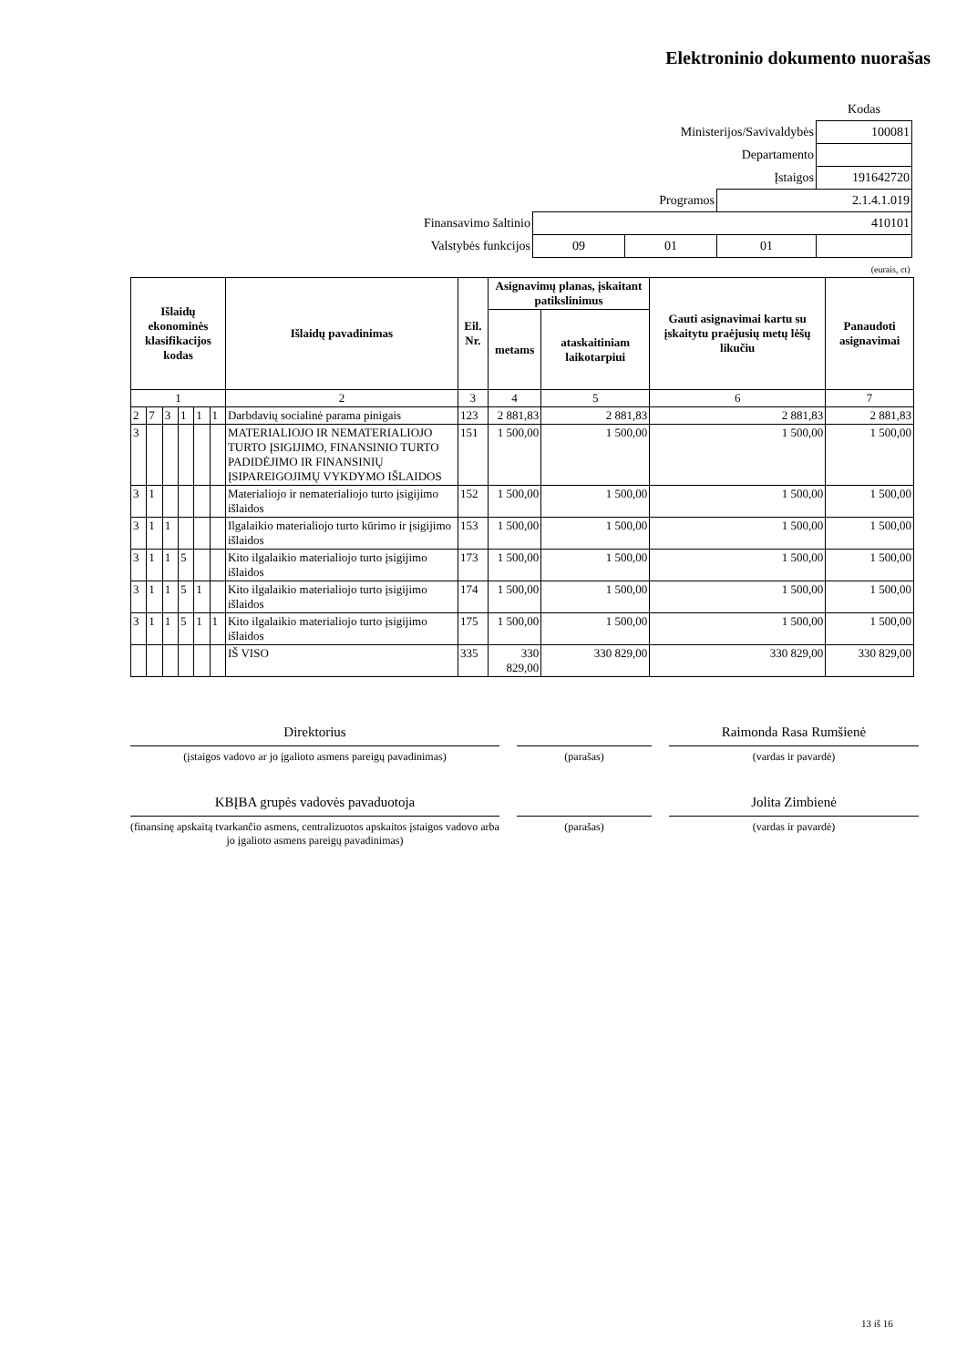Elektroninio dokumento nuorašas
| | | | | Kodas |
| Ministerijos/Savivaldybės | | | | 100081 |
| Departamento | | | | |
| Įstaigos | | | | 191642720 |
| Programos | | | 2.1.4.1.019 | |
| Finansavimo šaltinio | 410101 | | | |
| Valstybės funkcijos | 09 | 01 | 01 | |
| (eurais, ct) | | | | |
| Išlaidų ekonominės klasifikacijos kodas | | | | | | Išlaidų pavadinimas | Eil. Nr. | Asignavimų planas, įskaitant patikslinimus | | Gauti asignavimai kartu su įskaitytu praėjusių metų lėšų likučiu | Panaudoti asignavimai |
| --- | --- | --- | --- | --- | --- | --- | --- | --- | --- | --- | --- |
| | | | | | | | | metams | ataskaitiniam laikotarpiui | | |
| 1 | | | | | | 2 | 3 | 4 | 5 | 6 | 7 |
| 2 | 7 | 3 | 1 | 1 | 1 | Darbdavių socialinė parama pinigais | 123 | 2 881,83 | 2 881,83 | 2 881,83 | 2 881,83 |
| 3 | | | | | | MATERIALIOJO IR NEMATERIALIOJO TURTO ĮSIGIJIMO, FINANSINIO TURTO PADIDĖJIMO IR FINANSINIŲ ĮSIPAREIGOJIMŲ VYKDYMO IŠLAIDOS | 151 | 1 500,00 | 1 500,00 | 1 500,00 | 1 500,00 |
| 3 | 1 | | | | | Materialiojo ir nematerialiojo turto įsigijimo išlaidos | 152 | 1 500,00 | 1 500,00 | 1 500,00 | 1 500,00 |
| 3 | 1 | 1 | | | | Ilgalaikio materialiojo turto kūrimo ir įsigijimo išlaidos | 153 | 1 500,00 | 1 500,00 | 1 500,00 | 1 500,00 |
| 3 | 1 | 1 | 5 | | | Kito ilgalaikio materialiojo turto įsigijimo išlaidos | 173 | 1 500,00 | 1 500,00 | 1 500,00 | 1 500,00 |
| 3 | 1 | 1 | 5 | 1 | | Kito ilgalaikio materialiojo turto įsigijimo išlaidos | 174 | 1 500,00 | 1 500,00 | 1 500,00 | 1 500,00 |
| 3 | 1 | 1 | 5 | 1 | 1 | Kito ilgalaikio materialiojo turto įsigijimo išlaidos | 175 | 1 500,00 | 1 500,00 | 1 500,00 | 1 500,00 |
| | | | | | | IŠ VISO | 335 | 330 829,00 | 330 829,00 | 330 829,00 | 330 829,00 |
Direktorius
(įstaigos vadovo ar jo įgalioto asmens pareigų pavadinimas)
(parašas)
Raimonda Rasa Rumšienė
(vardas ir pavardė)
KBĮBA grupės vadovės pavaduotoja
(finansinę apskaitą tvarkančio asmens, centralizuotos apskaitos įstaigos vadovo arba jo įgalioto asmens pareigų pavadinimas)
(parašas)
Jolita Zimbienė
(vardas ir pavardė)
13 iš 16